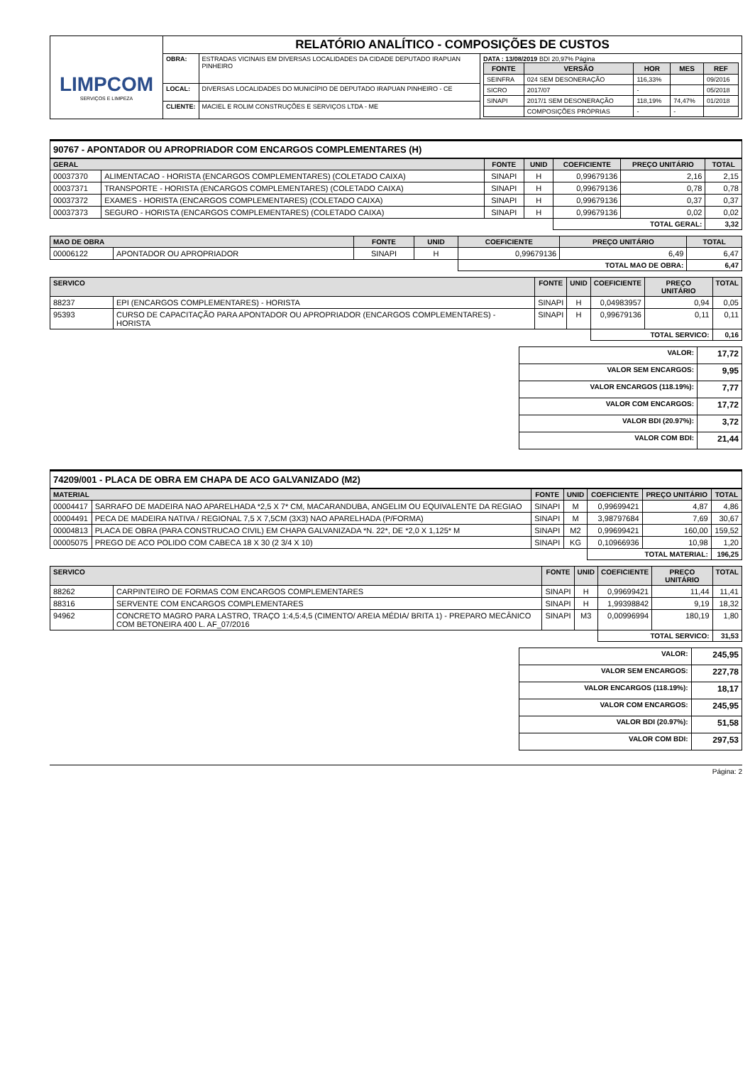| LIMPCOM SERVIÇOS E LIMPEZA | RELATÓRIO ANALÍTICO - COMPOSIÇÕES DE CUSTOS | | |
| | OBRA: | ESTRADAS VICINAIS EM DIVERSAS LOCALIDADES DA CIDADE DEPUTADO IRAPUAN PINHEIRO | DATA : 13/08/2019 BDI 20,97% Página / FONTE / VERSÃO / HOR / MES / REF / / --- / --- / --- / --- / --- / / SEINFRA / 024 SEM DESONERAÇÃO / 116,33% / / 09/2016 / / SICRO / 2017/07 / - / / 05/2018 / / SINAPI / 2017/1 SEM DESONERAÇÃO / 118,19% / 74,47% / 01/2018 / / / COMPOSIÇÕES PRÓPRIAS / - / - / / |
| | LOCAL: | DIVERSAS LOCALIDADES DO MUNICÍPIO DE DEPUTADO IRAPUAN PINHEIRO - CE | |
| | CLIENTE: | MACIEL E ROLIM CONSTRUÇÕES E SERVIÇOS LTDA - ME | |
90767 - APONTADOR OU APROPRIADOR COM ENCARGOS COMPLEMENTARES (H)
| GERAL | | FONTE | UNID | COEFICIENTE | PREÇO UNITÁRIO | TOTAL |
| --- | --- | --- | --- | --- | --- | --- |
| 00037370 | ALIMENTACAO - HORISTA (ENCARGOS COMPLEMENTARES) (COLETADO CAIXA) | SINAPI | H | 0,99679136 | 2,16 | 2,15 |
| 00037371 | TRANSPORTE - HORISTA (ENCARGOS COMPLEMENTARES) (COLETADO CAIXA) | SINAPI | H | 0,99679136 | 0,78 | 0,78 |
| 00037372 | EXAMES - HORISTA (ENCARGOS COMPLEMENTARES) (COLETADO CAIXA) | SINAPI | H | 0,99679136 | 0,37 | 0,37 |
| 00037373 | SEGURO - HORISTA (ENCARGOS COMPLEMENTARES) (COLETADO CAIXA) | SINAPI | H | 0,99679136 | 0,02 | 0,02 |
| | | | | TOTAL GERAL: | | 3,32 |
| MAO DE OBRA | | FONTE | UNID | COEFICIENTE | PREÇO UNITÁRIO | TOTAL |
| --- | --- | --- | --- | --- | --- | --- |
| 00006122 | APONTADOR OU APROPRIADOR | SINAPI | H | 0,99679136 | 6,49 | 6,47 |
| | | | | TOTAL MAO DE OBRA: | | 6,47 |
| SERVICO | | FONTE | UNID | COEFICIENTE | PREÇO UNITÁRIO | TOTAL |
| --- | --- | --- | --- | --- | --- | --- |
| 88237 | EPI (ENCARGOS COMPLEMENTARES) - HORISTA | SINAPI | H | 0,04983957 | 0,94 | 0,05 |
| 95393 | CURSO DE CAPACITAÇÃO PARA APONTADOR OU APROPRIADOR (ENCARGOS COMPLEMENTARES) - HORISTA | SINAPI | H | 0,99679136 | 0,11 | 0,11 |
| | | | | TOTAL SERVICO: | | 0,16 |
| VALOR: | 17,72 |
| VALOR SEM ENCARGOS: | 9,95 |
| VALOR ENCARGOS (118.19%): | 7,77 |
| VALOR COM ENCARGOS: | 17,72 |
| VALOR BDI (20.97%): | 3,72 |
| VALOR COM BDI: | 21,44 |
74209/001 - PLACA DE OBRA EM CHAPA DE ACO GALVANIZADO (M2)
| MATERIAL | | FONTE | UNID | COEFICIENTE | PREÇO UNITÁRIO | TOTAL |
| --- | --- | --- | --- | --- | --- | --- |
| 00004417 | SARRAFO DE MADEIRA NAO APARELHADA *2,5 X 7* CM, MACARANDUBA, ANGELIM OU EQUIVALENTE DA REGIAO | SINAPI | M | 0,99699421 | 4,87 | 4,86 |
| 00004491 | PECA DE MADEIRA NATIVA / REGIONAL 7,5 X 7,5CM (3X3) NAO APARELHADA (P/FORMA) | SINAPI | M | 3,98797684 | 7,69 | 30,67 |
| 00004813 | PLACA DE OBRA (PARA CONSTRUCAO CIVIL) EM CHAPA GALVANIZADA *N. 22*, DE *2,0 X 1,125* M | SINAPI | M2 | 0,99699421 | 160,00 | 159,52 |
| 00005075 | PREGO DE ACO POLIDO COM CABECA 18 X 30 (2 3/4 X 10) | SINAPI | KG | 0,10966936 | 10,98 | 1,20 |
| | | | | TOTAL MATERIAL: | | 196,25 |
| SERVICO | | FONTE | UNID | COEFICIENTE | PREÇO UNITÁRIO | TOTAL |
| --- | --- | --- | --- | --- | --- | --- |
| 88262 | CARPINTEIRO DE FORMAS COM ENCARGOS COMPLEMENTARES | SINAPI | H | 0,99699421 | 11,44 | 11,41 |
| 88316 | SERVENTE COM ENCARGOS COMPLEMENTARES | SINAPI | H | 1,99398842 | 9,19 | 18,32 |
| 94962 | CONCRETO MAGRO PARA LASTRO, TRAÇO 1:4,5:4,5 (CIMENTO/ AREIA MÉDIA/ BRITA 1) - PREPARO MECÂNICO COM BETONEIRA 400 L. AF_07/2016 | SINAPI | M3 | 0,00996994 | 180,19 | 1,80 |
| | | | | TOTAL SERVICO: | | 31,53 |
| VALOR: | 245,95 |
| VALOR SEM ENCARGOS: | 227,78 |
| VALOR ENCARGOS (118.19%): | 18,17 |
| VALOR COM ENCARGOS: | 245,95 |
| VALOR BDI (20.97%): | 51,58 |
| VALOR COM BDI: | 297,53 |
Página: 2